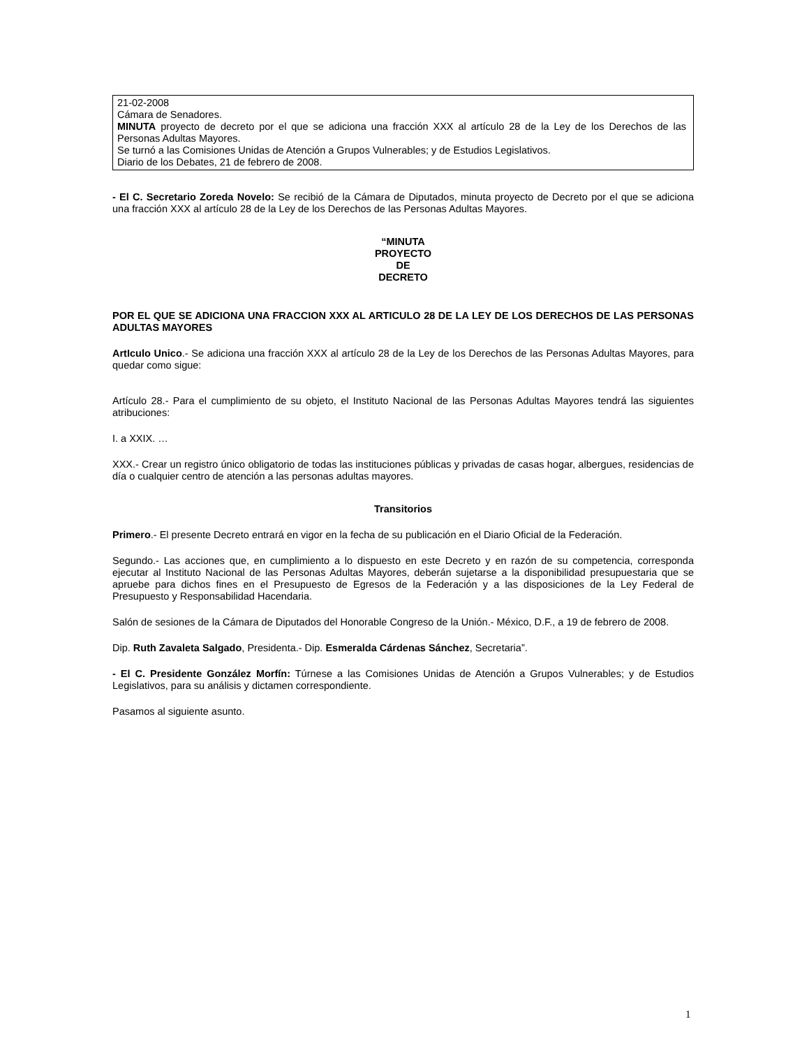21-02-2008
Cámara de Senadores.
MINUTA proyecto de decreto por el que se adiciona una fracción XXX al artículo 28 de la Ley de los Derechos de las Personas Adultas Mayores.
Se turnó a las Comisiones Unidas de Atención a Grupos Vulnerables; y de Estudios Legislativos.
Diario de los Debates, 21 de febrero de 2008.
- El C. Secretario Zoreda Novelo: Se recibió de la Cámara de Diputados, minuta proyecto de Decreto por el que se adiciona una fracción XXX al artículo 28 de la Ley de los Derechos de las Personas Adultas Mayores.
“MINUTA
PROYECTO
DE
DECRETO
POR EL QUE SE ADICIONA UNA FRACCION XXX AL ARTICULO 28 DE LA LEY DE LOS DERECHOS DE LAS PERSONAS ADULTAS MAYORES
ArtIculo Unico.- Se adiciona una fracción XXX al artículo 28 de la Ley de los Derechos de las Personas Adultas Mayores, para quedar como sigue:
Artículo 28.- Para el cumplimiento de su objeto, el Instituto Nacional de las Personas Adultas Mayores tendrá las siguientes atribuciones:
I. a XXIX. …
XXX.- Crear un registro único obligatorio de todas las instituciones públicas y privadas de casas hogar, albergues, residencias de día o cualquier centro de atención a las personas adultas mayores.
Transitorios
Primero.- El presente Decreto entrará en vigor en la fecha de su publicación en el Diario Oficial de la Federación.
Segundo.- Las acciones que, en cumplimiento a lo dispuesto en este Decreto y en razón de su competencia, corresponda ejecutar al Instituto Nacional de las Personas Adultas Mayores, deberán sujetarse a la disponibilidad presupuestaria que se apruebe para dichos fines en el Presupuesto de Egresos de la Federación y a las disposiciones de la Ley Federal de Presupuesto y Responsabilidad Hacendaria.
Salón de sesiones de la Cámara de Diputados del Honorable Congreso de la Unión.- México, D.F., a 19 de febrero de 2008.
Dip. Ruth Zavaleta Salgado, Presidenta.- Dip. Esmeralda Cárdenas Sánchez, Secretaria”.
- El C. Presidente González Morfín: Túrnese a las Comisiones Unidas de Atención a Grupos Vulnerables; y de Estudios Legislativos, para su análisis y dictamen correspondiente.
Pasamos al siguiente asunto.
1